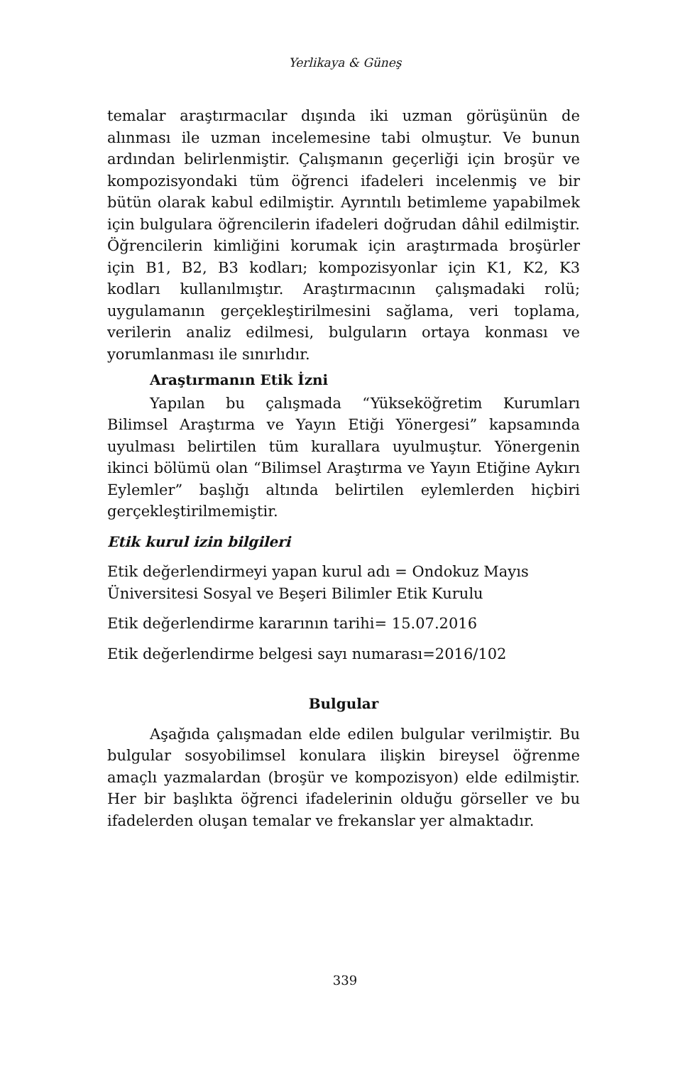Yerlikaya & Güneş
temalar araştırmacılar dışında iki uzman görüşünün de alınması ile uzman incelemesine tabi olmuştur. Ve bunun ardından belirlenmiştir. Çalışmanın geçerliği için broşür ve kompozisyondaki tüm öğrenci ifadeleri incelenmiş ve bir bütün olarak kabul edilmiştir. Ayrıntılı betimleme yapabilmek için bulgulara öğrencilerin ifadeleri doğrudan dâhil edilmiştir. Öğrencilerin kimliğini korumak için araştırmada broşürler için B1, B2, B3 kodları; kompozisyonlar için K1, K2, K3 kodları kullanılmıştır. Araştırmacının çalışmadaki rolü; uygulamanın gerçekleştirilmesini sağlama, veri toplama, verilerin analiz edilmesi, bulguların ortaya konması ve yorumlanması ile sınırlıdır.
Araştırmanın Etik İzni
Yapılan bu çalışmada “Yükseköğretim Kurumları Bilimsel Araştırma ve Yayın Etiği Yönergesi” kapsamında uyulması belirtilen tüm kurallara uyulmuştur. Yönergenin ikinci bölümü olan “Bilimsel Araştırma ve Yayın Etiğine Aykırı Eylemler” başlığı altında belirtilen eylemlerden hiçbiri gerçekleştirilmemiştir.
Etik kurul izin bilgileri
Etik değerlendirmeyi yapan kurul adı = Ondokuz Mayıs
Üniversitesi Sosyal ve Beşeri Bilimler Etik Kurulu
Etik değerlendirme kararının tarihi= 15.07.2016
Etik değerlendirme belgesi sayı numarası=2016/102
Bulgular
Aşağıda çalışmadan elde edilen bulgular verilmiştir. Bu bulgular sosyobilimsel konulara ilişkin bireysel öğrenme amaçlı yazmalardan (broşür ve kompozisyon) elde edilmiştir. Her bir başlıkta öğrenci ifadelerinin olduğu görseller ve bu ifadelerden oluşan temalar ve frekanslar yer almaktadır.
339